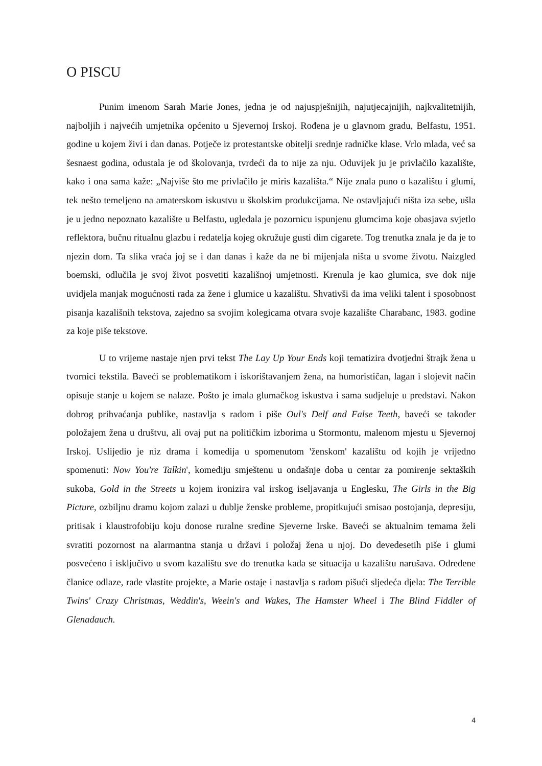O PISCU
Punim imenom Sarah Marie Jones, jedna je od najuspješnijih, najutjecajnijih, najkvalitetnijih, najboljih i najvećih umjetnika općenito u Sjevernoj Irskoj. Rođena je u glavnom gradu, Belfastu, 1951. godine u kojem živi i dan danas. Potječe iz protestantske obitelji srednje radničke klase. Vrlo mlada, već sa šesnaest godina, odustala je od školovanja, tvrdeći da to nije za nju. Oduvijek ju je privlačilo kazalište, kako i ona sama kaže: „Najviše što me privlačilo je miris kazališta.“ Nije znala puno o kazalištu i glumi, tek nešto temeljeno na amaterskom iskustvu u školskim produkcijama. Ne ostavljajući ništa iza sebe, ušla je u jedno nepoznato kazalište u Belfastu, ugledala je pozornicu ispunjenu glumcima koje obasjava svjetlo reflektora, bučnu ritualnu glazbu i redatelja kojeg okružuje gusti dim cigarete. Tog trenutka znala je da je to njezin dom. Ta slika vraća joj se i dan danas i kaže da ne bi mijenjala ništa u svome životu. Naizgled boemski, odlučila je svoj život posvetiti kazališnoj umjetnosti. Krenula je kao glumica, sve dok nije uvidjela manjak mogućnosti rada za žene i glumice u kazalištu. Shvativši da ima veliki talent i sposobnost pisanja kazališnih tekstova, zajedno sa svojim kolegicama otvara svoje kazalište Charabanc, 1983. godine za koje piše tekstove.
U to vrijeme nastaje njen prvi tekst The Lay Up Your Ends koji tematizira dvotjedni štrajk žena u tvornici tekstila. Baveći se problematikom i iskorištavanjem žena, na humorističan, lagan i slojevit način opisuje stanje u kojem se nalaze. Pošto je imala glumačkog iskustva i sama sudjeluje u predstavi. Nakon dobrog prihvaćanja publike, nastavlja s radom i piše Oul's Delf and False Teeth, baveći se također položajem žena u društvu, ali ovaj put na političkim izborima u Stormontu, malenom mjestu u Sjevernoj Irskoj. Uslijedio je niz drama i komedija u spomenutom 'ženskom' kazalištu od kojih je vrijedno spomenuti: Now You're Talkin', komediju smještenu u ondašnje doba u centar za pomirenje sektaških sukoba, Gold in the Streets u kojem ironizira val irskog iseljavanja u Englesku, The Girls in the Big Picture, ozbiljnu dramu kojom zalazi u dublje ženske probleme, propitkujući smisao postojanja, depresiju, pritisak i klaustrofobiju koju donose ruralne sredine Sjeverne Irske. Baveći se aktualnim temama želi svratiti pozornost na alarmantna stanja u državi i položaj žena u njoj. Do devedesetih piše i glumi posvećeno i isključivo u svom kazalištu sve do trenutka kada se situacija u kazalištu narušava. Određene članice odlaze, rade vlastite projekte, a Marie ostaje i nastavlja s radom pišući sljedeća djela: The Terrible Twins' Crazy Christmas, Weddin's, Weein's and Wakes, The Hamster Wheel i The Blind Fiddler of Glenadauch.
4